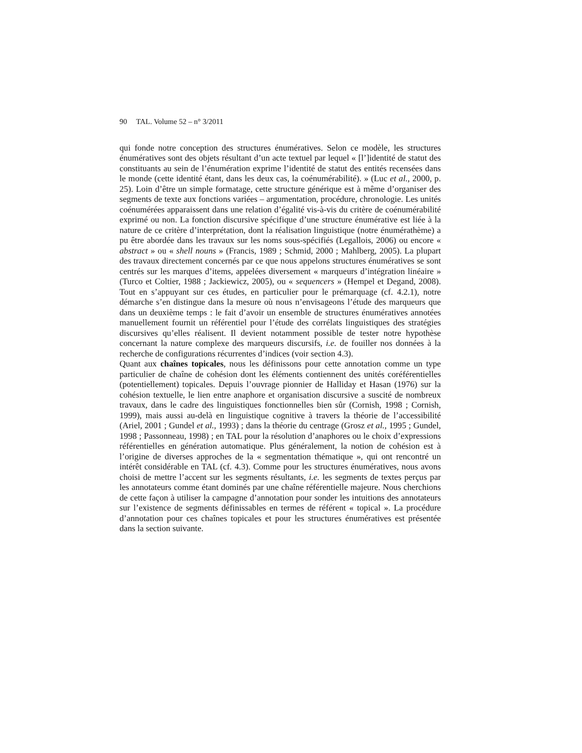90 TAL. Volume 52 – n° 3/2011
qui fonde notre conception des structures énumératives. Selon ce modèle, les structures énumératives sont des objets résultant d’un acte textuel par lequel « [l’]identité de statut des constituants au sein de l’énumération exprime l’identité de statut des entités recensées dans le monde (cette identité étant, dans les deux cas, la coénumérabilité). » (Luc et al., 2000, p. 25). Loin d’être un simple formatage, cette structure générique est à même d’organiser des segments de texte aux fonctions variées – argumentation, procédure, chronologie. Les unités coénumérées apparaissent dans une relation d’égalité vis-à-vis du critère de coénumérabilité exprimé ou non. La fonction discursive spécifique d’une structure énumérative est liée à la nature de ce critère d’interprétation, dont la réalisation linguistique (notre énumérathème) a pu être abordée dans les travaux sur les noms sous-spécifiés (Legallois, 2006) ou encore « abstract » ou « shell nouns » (Francis, 1989 ; Schmid, 2000 ; Mahlberg, 2005). La plupart des travaux directement concernés par ce que nous appelons structures énumératives se sont centrés sur les marques d’items, appelées diversement « marqueurs d’intégration linéaire » (Turco et Coltier, 1988 ; Jackiewicz, 2005), ou « sequencers » (Hempel et Degand, 2008). Tout en s’appuyant sur ces études, en particulier pour le prémarquage (cf. 4.2.1), notre démarche s’en distingue dans la mesure où nous n’envisageons l’étude des marqueurs que dans un deuxième temps : le fait d’avoir un ensemble de structures énumératives annotées manuellement fournit un référentiel pour l’étude des corrélats linguistiques des stratégies discursives qu’elles réalisent. Il devient notamment possible de tester notre hypothèse concernant la nature complexe des marqueurs discursifs, i.e. de fouiller nos données à la recherche de configurations récurrentes d’indices (voir section 4.3).
Quant aux chaînes topicales, nous les définissons pour cette annotation comme un type particulier de chaîne de cohésion dont les éléments contiennent des unités coréférentielles (potentiellement) topicales. Depuis l’ouvrage pionnier de Halliday et Hasan (1976) sur la cohésion textuelle, le lien entre anaphore et organisation discursive a suscité de nombreux travaux, dans le cadre des linguistiques fonctionnelles bien sûr (Cornish, 1998 ; Cornish, 1999), mais aussi au-delà en linguistique cognitive à travers la théorie de l’accessibilité (Ariel, 2001 ; Gundel et al., 1993) ; dans la théorie du centrage (Grosz et al., 1995 ; Gundel, 1998 ; Passonneau, 1998) ; en TAL pour la résolution d’anaphores ou le choix d’expressions référentielles en génération automatique. Plus généralement, la notion de cohésion est à l’origine de diverses approches de la « segmentation thématique », qui ont rencontré un intérêt considérable en TAL (cf. 4.3). Comme pour les structures énumératives, nous avons choisi de mettre l’accent sur les segments résultants, i.e. les segments de textes perçus par les annotateurs comme étant dominés par une chaîne référentielle majeure. Nous cherchions de cette façon à utiliser la campagne d’annotation pour sonder les intuitions des annotateurs sur l’existence de segments définissables en termes de référent « topical ». La procédure d’annotation pour ces chaînes topicales et pour les structures énumératives est présentée dans la section suivante.